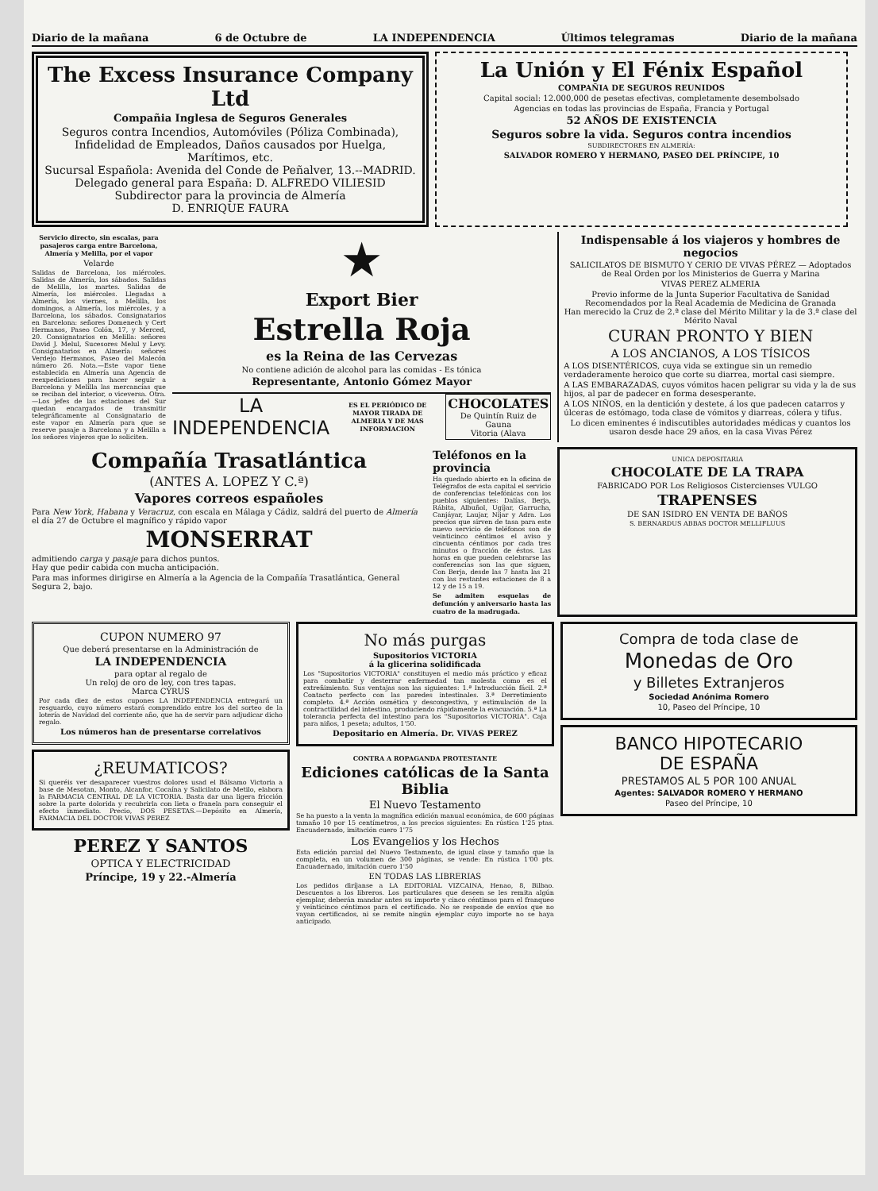Diario de la mañana 6 de Octubre de LA INDEPENDENCIA Últimos telegramas Diario de la mañana
The Excess Insurance Company Ltd
Compañia Inglesa de Seguros Generales
Seguros contra Incendios, Automóviles (Póliza Combinada), Infidelidad de Empleados, Daños causados por Huelga, Marítimos, etc.
Sucursal Española: Avenida del Conde de Peñalver, 13.--MADRID.
Delegado general para España: D. ALFREDO VILIESID
Subdirector para la provincia de Almería
D. ENRIQUE FAURA
La Unión y El Fénix Español
COMPAÑIA DE SEGUROS REUNIDOS
Capital social: 12.000,000 de pesetas efectivas, completamente desembolsado
Agencias en todas las provincias de España, Francia y Portugal
52 AÑOS DE EXISTENCIA
Seguros sobre la vida. Seguros contra incendios
SUBDIRECTORES EN ALMERÍA:
SALVADOR ROMERO Y HERMANO, PASEO DEL PRÍNCIPE, 10
Servicio directo, sin escalas, para pasajeros carga entre Barcelona, Almería y Melilla, por el vapor
Velarde
Salidas de Barcelona, los miércoles. Salidas de Almería, los sábados. Salidas de Melilla, los martes. Salidas de Almería, los miércoles. Llegadas a Almería, los viernes, a Melilla, los domingos, a Almería, los miércoles, y a Barcelona, los sábados. Consignatarios en Barcelona: señores Domenech y Cert Hermanos, Paseo Colón, 17, y Merced, 20. Consignatarios en Melilla: señores David J. Melul, Sucesores Melul y Levy. Consignatarios en Almería: señores Verdejo Hermanos, Paseo del Malecón número 26. Nota.—Este vapor tiene establecida en Almería una Agencia de reexpediciones para hacer seguir a Barcelona y Melilla las mercancías que se reciban del interior, o viceversa. Otra.—Los jefes de las estaciones del Sur quedan encargados de transmitir telegráficamente al Consignatario de este vapor en Almería para que se reserve pasaje a Barcelona y a Melilla a los señores viajeros que lo soliciten.
★
Export Bier
Estrella Roja
es la Reina de las Cervezas
No contiene adición de alcohol para las comidas - Es tónica
Representante, Antonio Gómez Mayor
LA INDEPENDENCIA ES EL PERIÓDICO DE MAYOR TIRADA DE ALMERIA Y DE MAS INFORMACION CHOCOLATES
De Quintín Ruiz de Gauna
Vitoria (Alava
Indispensable á los viajeros y hombres de negocios
SALICILATOS DE BISMUTO Y CERIO DE VIVAS PÉREZ — Adoptados de Real Orden por los Ministerios de Guerra y Marina
VIVAS PEREZ ALMERIA
Previo informe de la Junta Superior Facultativa de Sanidad
Recomendados por la Real Academia de Medicina de Granada
Han merecido la Cruz de 2.ª clase del Mérito Militar y la de 3.ª clase del Mérito Naval
CURAN PRONTO Y BIEN
A LOS ANCIANOS, A LOS TÍSICOS
A LOS DISENTÉRICOS, cuya vida se extingue sin un remedio verdaderamente heroico que corte su diarrea, mortal casi siempre.
A LAS EMBARAZADAS, cuyos vómitos hacen peligrar su vida y la de sus hijos, al par de padecer en forma desesperante.
A LOS NIÑOS, en la dentición y destete, á los que padecen catarros y úlceras de estómago, toda clase de vómitos y diarreas, cólera y tifus.
Lo dicen eminentes é indiscutibles autoridades médicas y cuantos los usaron desde hace 29 años, en la casa Vivas Pérez
Compañía Trasatlántica
(ANTES A. LOPEZ Y C.ª)
Vapores correos españoles
Para New York, Habana y Veracruz, con escala en Málaga y Cádiz, saldrá del puerto de Almería el día 27 de Octubre el magnífico y rápido vapor
MONSERRAT
admitiendo carga y pasaje para dichos puntos.
Hay que pedir cabida con mucha anticipación.
Para mas informes dirigirse en Almería a la Agencia de la Compañía Trasatlántica, General Segura 2, bajo.
Teléfonos en la provincia
Ha quedado abierto en la oficina de Telégrafos de esta capital el servicio de conferencias telefónicas con los pueblos siguientes: Dalías, Berja, Rábita, Albuñol, Ugíjar, Garrucha, Canjáyar, Laujar, Níjar y Adra. Los precios que sirven de tasa para este nuevo servicio de teléfonos son de veinticinco céntimos el aviso y cincuenta céntimos por cada tres minutos o fracción de éstos. Las horas en que pueden celebrarse las conferencias son las que siguen, Con Berja, desde las 7 hasta las 21 con las restantes estaciones de 8 a 12 y de 15 a 19.
Se admiten esquelas de defunción y aniversario hasta las cuatro de la madrugada.
UNICA DEPOSITARIA
CHOCOLATE DE LA TRAPA
FABRICADO POR Los Religiosos Cistercienses VULGO
TRAPENSES
DE SAN ISIDRO EN VENTA DE BAÑOS
S. BERNARDUS ABBAS DOCTOR MELLIFLUUS
CUPON NUMERO 97
Que deberá presentarse en la Administración de
LA INDEPENDENCIA
para optar al regalo de
Un reloj de oro de ley, con tres tapas.
Marca CYRUS
Por cada diez de estos cupones LA INDEPENDENCIA entregará un resguardo, cuyo número estará comprendido entre los del sorteo de la lotería de Navidad del corriente año, que ha de servir para adjudicar dicho regalo.
Los números han de presentarse correlativos
¿REUMATICOS?
Si queréis ver desaparecer vuestros dolores usad el Bálsamo Victoria a base de Mesotan, Monto, Alcanfor, Cocaína y Salicilato de Metilo, elabora la FARMACIA CENTRAL DE LA VICTORIA. Basta dar una ligera fricción sobre la parte dolorida y recubrirla con lieta o franela para conseguir el efecto inmediato. Precio, DOS PESETAS.—Depósito en Almería, FARMACIA DEL DOCTOR VIVAS PEREZ
PEREZ Y SANTOS
OPTICA Y ELECTRICIDAD
Príncipe, 19 y 22.-Almería
No más purgas
Supositorios VICTORIA
á la glicerina solidificada
Los "Supositorios VICTORIA" constituyen el medio más práctico y eficaz para combatir y desterrar enfermedad tan molesta como es el extreñimiento. Sus ventajas son las siguientes: 1.ª Introducción fácil. 2.ª Contacto perfecto con las paredes intestinales. 3.ª Derretimiento completo. 4.ª Acción osmética y descongestiva, y estimulación de la contractilidad del intestino, produciendo rápidamente la evacuación. 5.ª La tolerancia perfecta del intestino para los "Supositorios VICTORIA". Caja para niños, 1 peseta; adultos, 1'50.
Depositario en Almería. Dr. VIVAS PEREZ
CONTRA A ROPAGANDA PROTESTANTE
Ediciones católicas de la Santa Biblia
El Nuevo Testamento
Se ha puesto a la venta la magnífica edición manual económica, de 600 páginas tamaño 10 por 15 centímetros, a los precios siguientes: En rústica 1'25 ptas. Encuadernado, imitación cuero 1'75
Los Evangelios y los Hechos
Esta edición parcial del Nuevo Testamento, de igual clase y tamaño que la completa, en un volumen de 300 páginas, se vende: En rústica 1'00 pts. Encuadernado, imitación cuero 1'50
EN TODAS LAS LIBRERIAS
Los pedidos diríjanse a LA EDITORIAL VIZCAINA, Henao, 8, Bilbao. Descuentos a los libreros. Los particulares que deseen se les remita algún ejemplar, deberán mandar antes su importe y cinco céntimos para el franqueo y veinticinco céntimos para el certificado. No se responde de envíos que no vayan certificados, ni se remite ningún ejemplar cuyo importe no se haya anticipado.
Compra de toda clase de
Monedas de Oro
y Billetes Extranjeros
Sociedad Anónima Romero
10, Paseo del Príncipe, 10
BANCO HIPOTECARIO
DE ESPAÑA
PRESTAMOS AL 5 POR 100 ANUAL
Agentes: SALVADOR ROMERO Y HERMANO
Paseo del Príncipe, 10